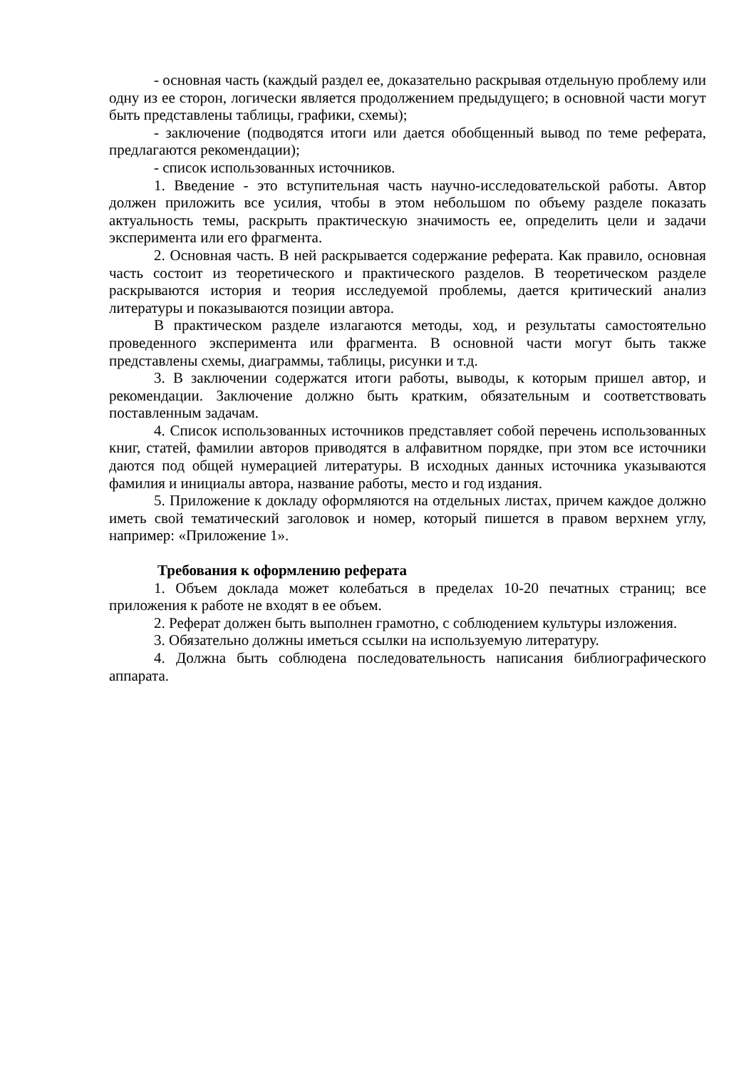- основная часть (каждый раздел ее, доказательно раскрывая отдельную проблему или одну из ее сторон, логически является продолжением предыдущего; в основной части могут быть представлены таблицы, графики, схемы);
- заключение (подводятся итоги или дается обобщенный вывод по теме реферата, предлагаются рекомендации);
- список использованных источников.
1. Введение - это вступительная часть научно-исследовательской работы. Автор должен приложить все усилия, чтобы в этом небольшом по объему разделе показать актуальность темы, раскрыть практическую значимость ее, определить цели и задачи эксперимента или его фрагмента.
2. Основная часть. В ней раскрывается содержание реферата. Как правило, основная часть состоит из теоретического и практического разделов. В теоретическом разделе раскрываются история и теория исследуемой проблемы, дается критический анализ литературы и показываются позиции автора.
В практическом разделе излагаются методы, ход, и результаты самостоятельно проведенного эксперимента или фрагмента. В основной части могут быть также представлены схемы, диаграммы, таблицы, рисунки и т.д.
3. В заключении содержатся итоги работы, выводы, к которым пришел автор, и рекомендации. Заключение должно быть кратким, обязательным и соответствовать поставленным задачам.
4. Список использованных источников представляет собой перечень использованных книг, статей, фамилии авторов приводятся в алфавитном порядке, при этом все источники даются под общей нумерацией литературы. В исходных данных источника указываются фамилия и инициалы автора, название работы, место и год издания.
5. Приложение к докладу оформляются на отдельных листах, причем каждое должно иметь свой тематический заголовок и номер, который пишется в правом верхнем углу, например: «Приложение 1».
Требования к оформлению реферата
1. Объем доклада может колебаться в пределах 10-20 печатных страниц; все приложения к работе не входят в ее объем.
2. Реферат должен быть выполнен грамотно, с соблюдением культуры изложения.
3. Обязательно должны иметься ссылки на используемую литературу.
4. Должна быть соблюдена последовательность написания библиографического аппарата.